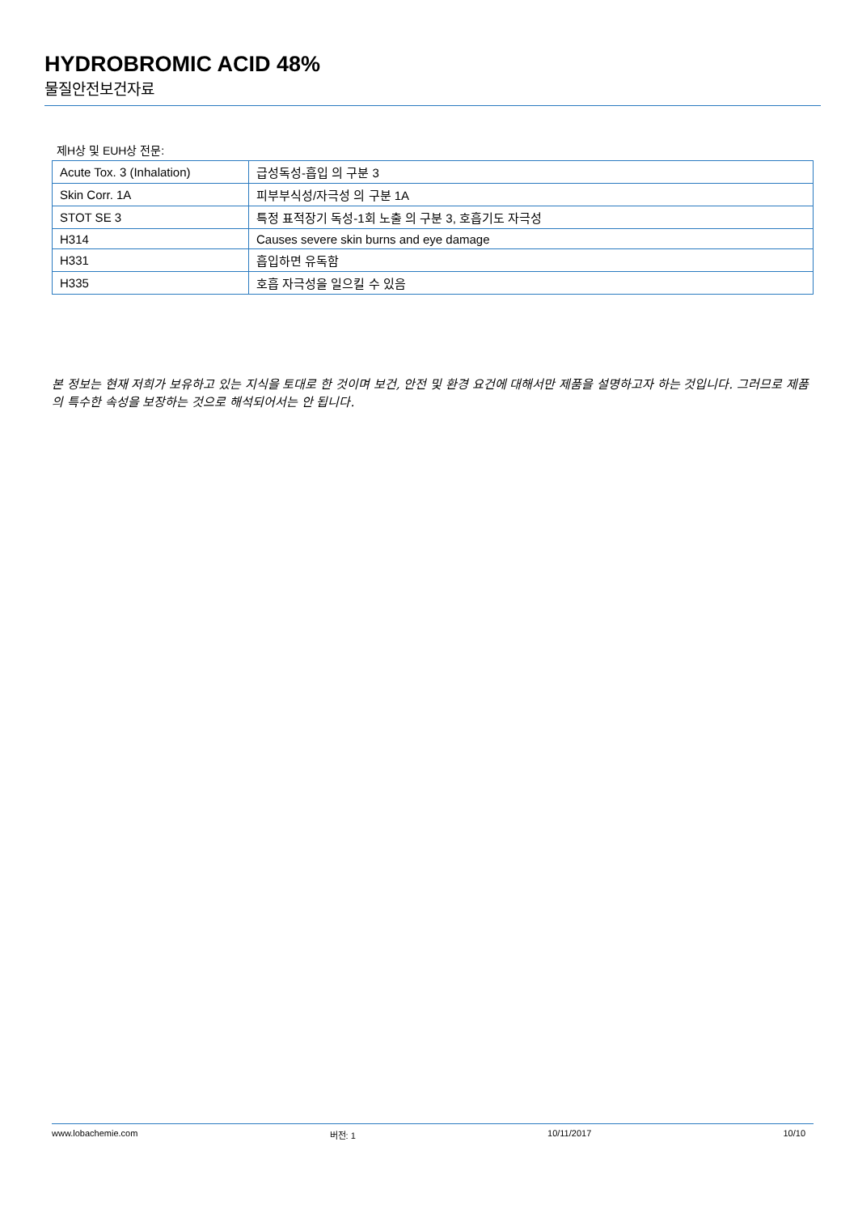HYDROBROMIC ACID 48%
물질안전보건자료
제H상 및 EUH상 전문:
| Acute Tox. 3 (Inhalation) | 급성독성-흡입 의 구분 3 |
| Skin Corr. 1A | 피부부식성/자극성 의 구분 1A |
| STOT SE 3 | 특정 표적장기 독성-1회 노출 의 구분 3, 호흡기도 자극성 |
| H314 | Causes severe skin burns and eye damage |
| H331 | 흡입하면 유독함 |
| H335 | 호흡 자극성을 일으킬 수 있음 |
본 정보는 현재 저희가 보유하고 있는 지식을 토대로 한 것이며 보건, 안전 및 환경 요건에 대해서만 제품을 설명하고자 하는 것입니다. 그러므로 제품의 특수한 속성을 보장하는 것으로 해석되어서는 안 됩니다.
www.lobachemie.com 버전: 1 10/11/2017 10/10